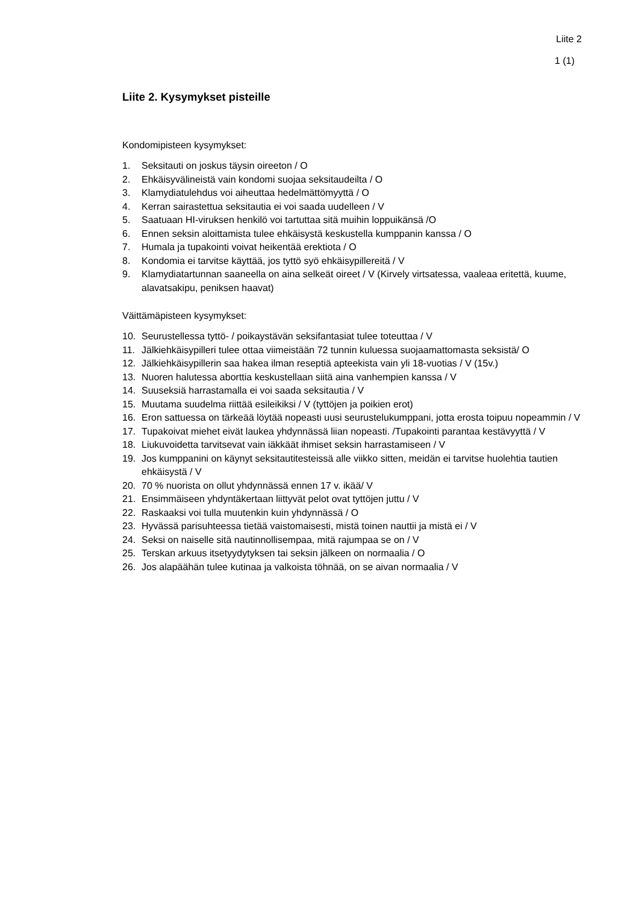Liite 2
1 (1)
Liite 2. Kysymykset pisteille
Kondomipisteen kysymykset:
1. Seksitauti on joskus täysin oireeton / O
2. Ehkäisyvälineistä vain kondomi suojaa seksitaudeilta / O
3. Klamydiatulehdus voi aiheuttaa hedelmättömyyttä / O
4. Kerran sairastettua seksitautia ei voi saada uudelleen / V
5. Saatuaan HI-viruksen henkilö voi tartuttaa sitä muihin loppuikänsä /O
6. Ennen seksin aloittamista tulee ehkäisystä keskustella kumppanin kanssa / O
7. Humala ja tupakointi voivat heikentää erektiota / O
8. Kondomia ei tarvitse käyttää, jos tyttö syö ehkäisypillereitä / V
9. Klamydiatartunnan saaneella on aina selkeät oireet / V (Kirvely virtsatessa, vaaleaa eritettä, kuume, alavatsakipu, peniksen haavat)
Väittämäpisteen kysymykset:
10. Seurustellessa tyttö- / poikaystävän seksifantasiat tulee toteuttaa / V
11. Jälkiehkäisypilleri tulee ottaa viimeistään 72 tunnin kuluessa suojaamattomasta seksistä/ O
12. Jälkiehkäisypillerin saa hakea ilman reseptiä apteekista vain yli 18-vuotias / V (15v.)
13. Nuoren halutessa aborttia keskustellaan siitä aina vanhempien kanssa / V
14. Suuseksiä harrastamalla ei voi saada seksitautia / V
15. Muutama suudelma riittää esileikiksi / V (tyttöjen ja poikien erot)
16. Eron sattuessa on tärkeää löytää nopeasti uusi seurustelukumppani, jotta erosta toipuu nopeammin / V
17. Tupakoivat miehet eivät laukea yhdynnässä liian nopeasti. /Tupakointi parantaa kestävyyttä / V
18. Liukuvoidetta tarvitsevat vain iäkkäät ihmiset seksin harrastamiseen / V
19. Jos kumppanini on käynyt seksitautitesteissä alle viikko sitten, meidän ei tarvitse huolehtia tautien ehkäisystä / V
20. 70 % nuorista on ollut yhdynnässä ennen 17 v. ikää/ V
21. Ensimmäiseen yhdyntäkertaan liittyvät pelot ovat tyttöjen juttu / V
22. Raskaaksi voi tulla muutenkin kuin yhdynnässä / O
23. Hyvässä parisuhteessa tietää vaistomaisesti, mistä toinen nauttii ja mistä ei / V
24. Seksi on naiselle sitä nautinnollisempaa, mitä rajumpaa se on / V
25. Terskan arkuus itsetyydytyksen tai seksin jälkeen on normaalia / O
26. Jos alapäähän tulee kutinaa ja valkoista töhnää, on se aivan normaalia / V